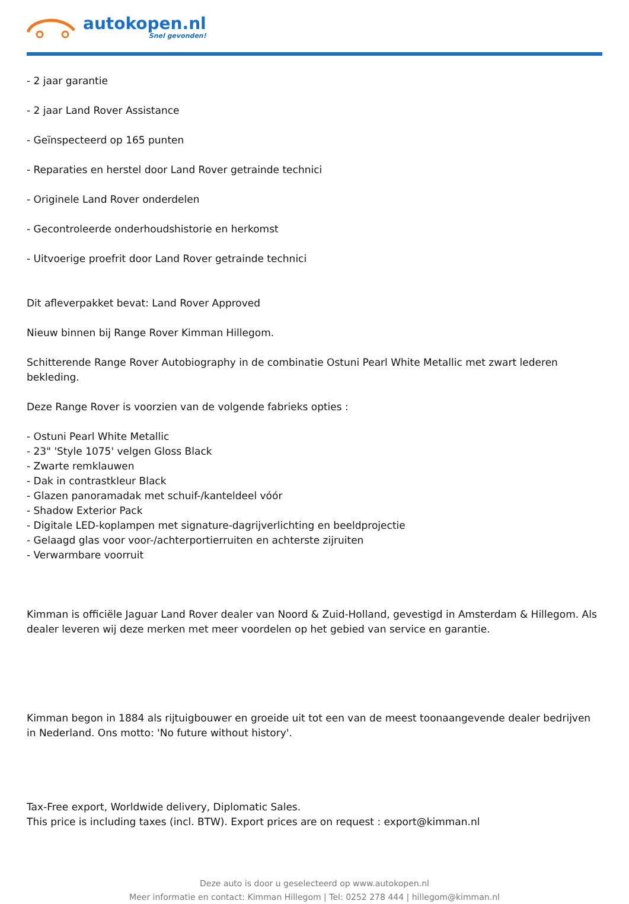autokopen.nl
Snel gevonden!
- 2 jaar garantie
- 2 jaar Land Rover Assistance
- Geïnspecteerd op 165 punten
- Reparaties en herstel door Land Rover getrainde technici
- Originele Land Rover onderdelen
- Gecontroleerde onderhoudshistorie en herkomst
- Uitvoerige proefrit door Land Rover getrainde technici
Dit afleverpakket bevat: Land Rover Approved
Nieuw binnen bij Range Rover Kimman Hillegom.
Schitterende Range Rover Autobiography in de combinatie Ostuni Pearl White Metallic met zwart lederen bekleding.
Deze Range Rover is voorzien van de volgende fabrieks opties :
- Ostuni Pearl White Metallic
- 23" 'Style 1075' velgen Gloss Black
- Zwarte remklauwen
- Dak in contrastkleur Black
- Glazen panoramadak met schuif-/kanteldeel vóór
- Shadow Exterior Pack
- Digitale LED-koplampen met signature-dagrijverlichting en beeldprojectie
- Gelaagd glas voor voor-/achterportierruiten en achterste zijruiten
- Verwarmbare voorruit
Kimman is officiële Jaguar Land Rover dealer van Noord & Zuid-Holland, gevestigd in Amsterdam & Hillegom. Als dealer leveren wij deze merken met meer voordelen op het gebied van service en garantie.
Kimman begon in 1884 als rijtuigbouwer en groeide uit tot een van de meest toonaangevende dealer bedrijven in Nederland. Ons motto: 'No future without history'.
Tax-Free export, Worldwide delivery, Diplomatic Sales.
This price is including taxes (incl. BTW). Export prices are on request : export@kimman.nl
Deze auto is door u geselecteerd op www.autokopen.nl
Meer informatie en contact: Kimman Hillegom | Tel: 0252 278 444 | hillegom@kimman.nl